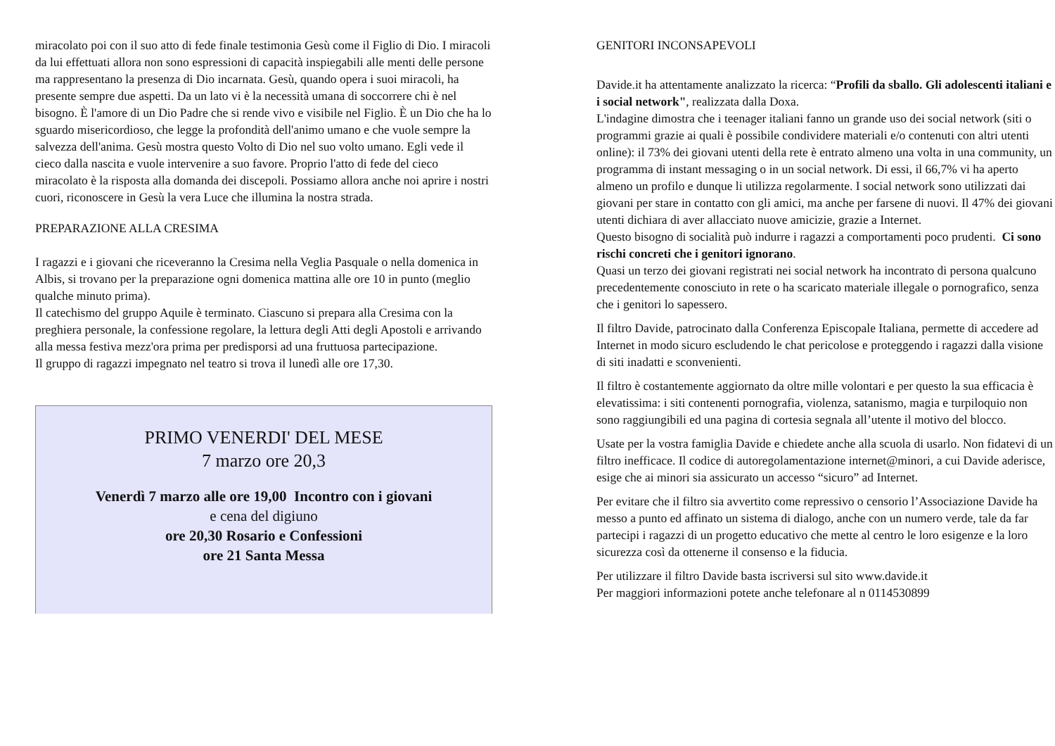miracolato poi con il suo atto di fede finale testimonia Gesù come il Figlio di Dio. I miracoli da lui effettuati allora non sono espressioni di capacità inspiegabili alle menti delle persone ma rappresentano la presenza di Dio incarnata. Gesù, quando opera i suoi miracoli, ha presente sempre due aspetti. Da un lato vi è la necessità umana di soccorrere chi è nel bisogno. È l'amore di un Dio Padre che si rende vivo e visibile nel Figlio. È un Dio che ha lo sguardo misericordioso, che legge la profondità dell'animo umano e che vuole sempre la salvezza dell'anima. Gesù mostra questo Volto di Dio nel suo volto umano. Egli vede il cieco dalla nascita e vuole intervenire a suo favore. Proprio l'atto di fede del cieco miracolato è la risposta alla domanda dei discepoli. Possiamo allora anche noi aprire i nostri cuori, riconoscere in Gesù la vera Luce che illumina la nostra strada.
PREPARAZIONE ALLA CRESIMA
I ragazzi e i giovani che riceveranno la Cresima nella Veglia Pasquale o nella domenica in Albis, si trovano per la preparazione ogni domenica mattina alle ore 10 in punto (meglio qualche minuto prima).
Il catechismo del gruppo Aquile è terminato. Ciascuno si prepara alla Cresima con la preghiera personale, la confessione regolare, la lettura degli Atti degli Apostoli e arrivando alla messa festiva mezz'ora prima per predisporsi ad una fruttuosa partecipazione.
Il gruppo di ragazzi impegnato nel teatro si trova il lunedì alle ore 17,30.
PRIMO VENERDI' DEL MESE
7 marzo ore 20,3
Venerdì 7 marzo alle ore 19,00 Incontro con i giovani
e cena del digiuno
ore 20,30 Rosario e Confessioni
ore 21 Santa Messa
GENITORI INCONSAPEVOLI
Davide.it ha attentamente analizzato la ricerca: “Profili da sballo. Gli adolescenti italiani e i social network", realizzata dalla Doxa.
L'indagine dimostra che i teenager italiani fanno un grande uso dei social network (siti o programmi grazie ai quali è possibile condividere materiali e/o contenuti con altri utenti online): il 73% dei giovani utenti della rete è entrato almeno una volta in una community, un programma di instant messaging o in un social network. Di essi, il 66,7% vi ha aperto almeno un profilo e dunque li utilizza regolarmente. I social network sono utilizzati dai giovani per stare in contatto con gli amici, ma anche per farsene di nuovi. Il 47% dei giovani utenti dichiara di aver allacciato nuove amicizie, grazie a Internet.
Questo bisogno di socialità può indurre i ragazzi a comportamenti poco prudenti. Ci sono rischi concreti che i genitori ignorano.
Quasi un terzo dei giovani registrati nei social network ha incontrato di persona qualcuno precedentemente conosciuto in rete o ha scaricato materiale illegale o pornografico, senza che i genitori lo sapessero.
Il filtro Davide, patrocinato dalla Conferenza Episcopale Italiana, permette di accedere ad Internet in modo sicuro escludendo le chat pericolose e proteggendo i ragazzi dalla visione di siti inadatti e sconvenienti.
Il filtro è costantemente aggiornato da oltre mille volontari e per questo la sua efficacia è elevatissima: i siti contenenti pornografia, violenza, satanismo, magia e turpiloquio non sono raggiungibili ed una pagina di cortesia segnala all’utente il motivo del blocco.
Usate per la vostra famiglia Davide e chiedete anche alla scuola di usarlo. Non fidatevi di un filtro inefficace. Il codice di autoregolamentazione internet@minori, a cui Davide aderisce, esige che ai minori sia assicurato un accesso “sicuro” ad Internet.
Per evitare che il filtro sia avvertito come repressivo o censorio l’Associazione Davide ha messo a punto ed affinato un sistema di dialogo, anche con un numero verde, tale da far partecipi i ragazzi di un progetto educativo che mette al centro le loro esigenze e la loro sicurezza così da ottenerne il consenso e la fiducia.
Per utilizzare il filtro Davide basta iscriversi sul sito www.davide.it
Per maggiori informazioni potete anche telefonare al n 0114530899